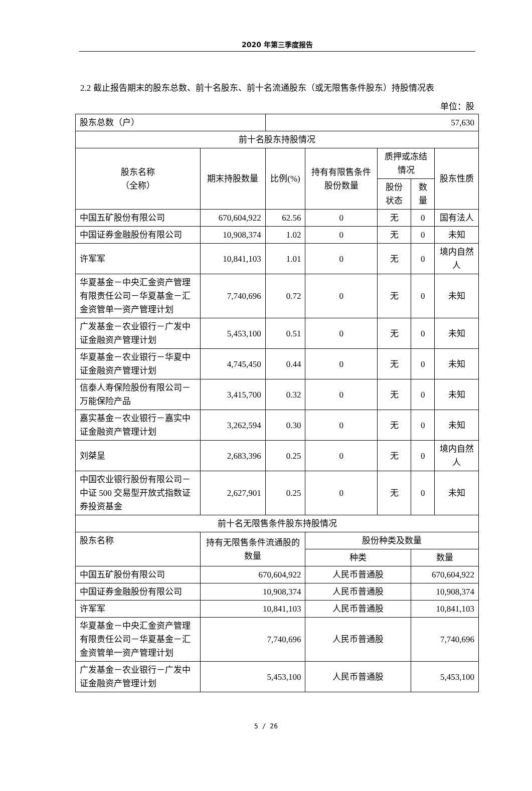2020 年第三季度报告
2.2 截止报告期末的股东总数、前十名股东、前十名流通股东（或无限售条件股东）持股情况表
单位：股
| 股东总数（户） | | 57,630 | | | | |
| 前十名股东持股情况 | | | | | | |
| 股东名称 （全称） | 期末持股数量 | 比例(%) | 持有有限售条件股份数量 | 质押或冻结情况 | | 股东性质 |
| | | | | 股份状态 | 数量 | |
| 中国五矿股份有限公司 | 670,604,922 | 62.56 | 0 | 无 | 0 | 国有法人 |
| 中国证券金融股份有限公司 | 10,908,374 | 1.02 | 0 | 无 | 0 | 未知 |
| 许军军 | 10,841,103 | 1.01 | 0 | 无 | 0 | 境内自然人 |
| 华夏基金－中央汇金资产管理有限责任公司－华夏基金－汇金资管单一资产管理计划 | 7,740,696 | 0.72 | 0 | 无 | 0 | 未知 |
| 广发基金－农业银行－广发中证金融资产管理计划 | 5,453,100 | 0.51 | 0 | 无 | 0 | 未知 |
| 华夏基金－农业银行－华夏中证金融资产管理计划 | 4,745,450 | 0.44 | 0 | 无 | 0 | 未知 |
| 信泰人寿保险股份有限公司－万能保险产品 | 3,415,700 | 0.32 | 0 | 无 | 0 | 未知 |
| 嘉实基金－农业银行－嘉实中证金融资产管理计划 | 3,262,594 | 0.30 | 0 | 无 | 0 | 未知 |
| 刘桀呈 | 2,683,396 | 0.25 | 0 | 无 | 0 | 境内自然人 |
| 中国农业银行股份有限公司－中证 500 交易型开放式指数证券投资基金 | 2,627,901 | 0.25 | 0 | 无 | 0 | 未知 |
| 前十名无限售条件股东持股情况 | | | | | | |
| 股东名称 | 持有无限售条件流通股的数量 | | 股份种类及数量 | | | |
| | | | 种类 | | 数量 | |
| 中国五矿股份有限公司 | 670,604,922 | | 人民币普通股 | | 670,604,922 | |
| 中国证券金融股份有限公司 | 10,908,374 | | 人民币普通股 | | 10,908,374 | |
| 许军军 | 10,841,103 | | 人民币普通股 | | 10,841,103 | |
| 华夏基金－中央汇金资产管理有限责任公司－华夏基金－汇金资管单一资产管理计划 | 7,740,696 | | 人民币普通股 | | 7,740,696 | |
| 广发基金－农业银行－广发中证金融资产管理计划 | 5,453,100 | | 人民币普通股 | | 5,453,100 | |
5 / 26